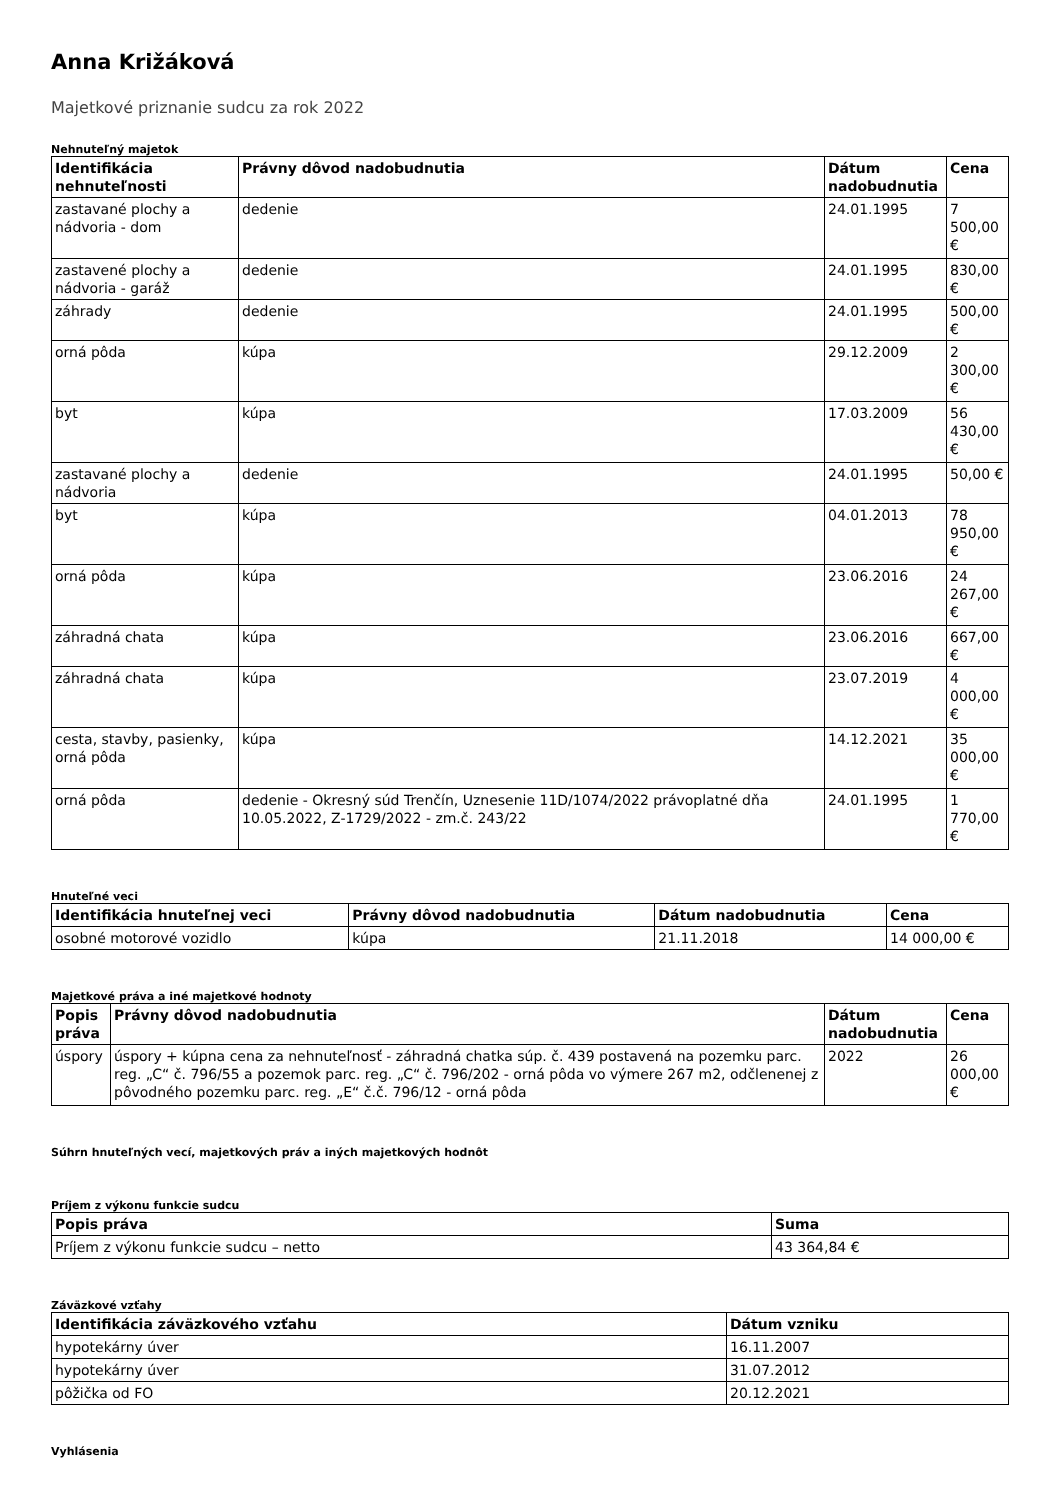Anna Križáková
Majetkové priznanie sudcu za rok 2022
Nehnuteľný majetok
| Identifikácia nehnuteľnosti | Právny dôvod nadobudnutia | Dátum nadobudnutia | Cena |
| --- | --- | --- | --- |
| zastavané plochy a nádvoria - dom | dedenie | 24.01.1995 | 7 500,00 € |
| zastavené plochy a nádvoria - garáž | dedenie | 24.01.1995 | 830,00 € |
| záhrady | dedenie | 24.01.1995 | 500,00 € |
| orná pôda | kúpa | 29.12.2009 | 2 300,00 € |
| byt | kúpa | 17.03.2009 | 56 430,00 € |
| zastavané plochy a nádvoria | dedenie | 24.01.1995 | 50,00 € |
| byt | kúpa | 04.01.2013 | 78 950,00 € |
| orná pôda | kúpa | 23.06.2016 | 24 267,00 € |
| záhradná chata | kúpa | 23.06.2016 | 667,00 € |
| záhradná chata | kúpa | 23.07.2019 | 4 000,00 € |
| cesta, stavby, pasienky, orná pôda | kúpa | 14.12.2021 | 35 000,00 € |
| orná pôda | dedenie - Okresný súd Trenčín, Uznesenie 11D/1074/2022 právoplatné dňa 10.05.2022, Z-1729/2022 - zm.č. 243/22 | 24.01.1995 | 1 770,00 € |
Hnuteľné veci
| Identifikácia hnuteľnej veci | Právny dôvod nadobudnutia | Dátum nadobudnutia | Cena |
| --- | --- | --- | --- |
| osobné motorové vozidlo | kúpa | 21.11.2018 | 14 000,00 € |
Majetkové práva a iné majetkové hodnoty
| Popis práva | Právny dôvod nadobudnutia | Dátum nadobudnutia | Cena |
| --- | --- | --- | --- |
| úspory | úspory + kúpna cena za nehnuteľnosť - záhradná chatka súp. č. 439 postavená na pozemku parc. reg. „C“ č. 796/55 a pozemok parc. reg. „C“ č. 796/202 - orná pôda vo výmere 267 m2, odčlenenej z pôvodného pozemku parc. reg. „E“ č.č. 796/12 - orná pôda | 2022 | 26 000,00 € |
Súhrn hnuteľných vecí, majetkových práv a iných majetkových hodnôt
Príjem z výkonu funkcie sudcu
| Popis práva | Suma |
| --- | --- |
| Príjem z výkonu funkcie sudcu – netto | 43 364,84 € |
Záväzkové vzťahy
| Identifikácia záväzkového vzťahu | Dátum vzniku |
| --- | --- |
| hypotekárny úver | 16.11.2007 |
| hypotekárny úver | 31.07.2012 |
| pôžička od FO | 20.12.2021 |
Vyhlásenia